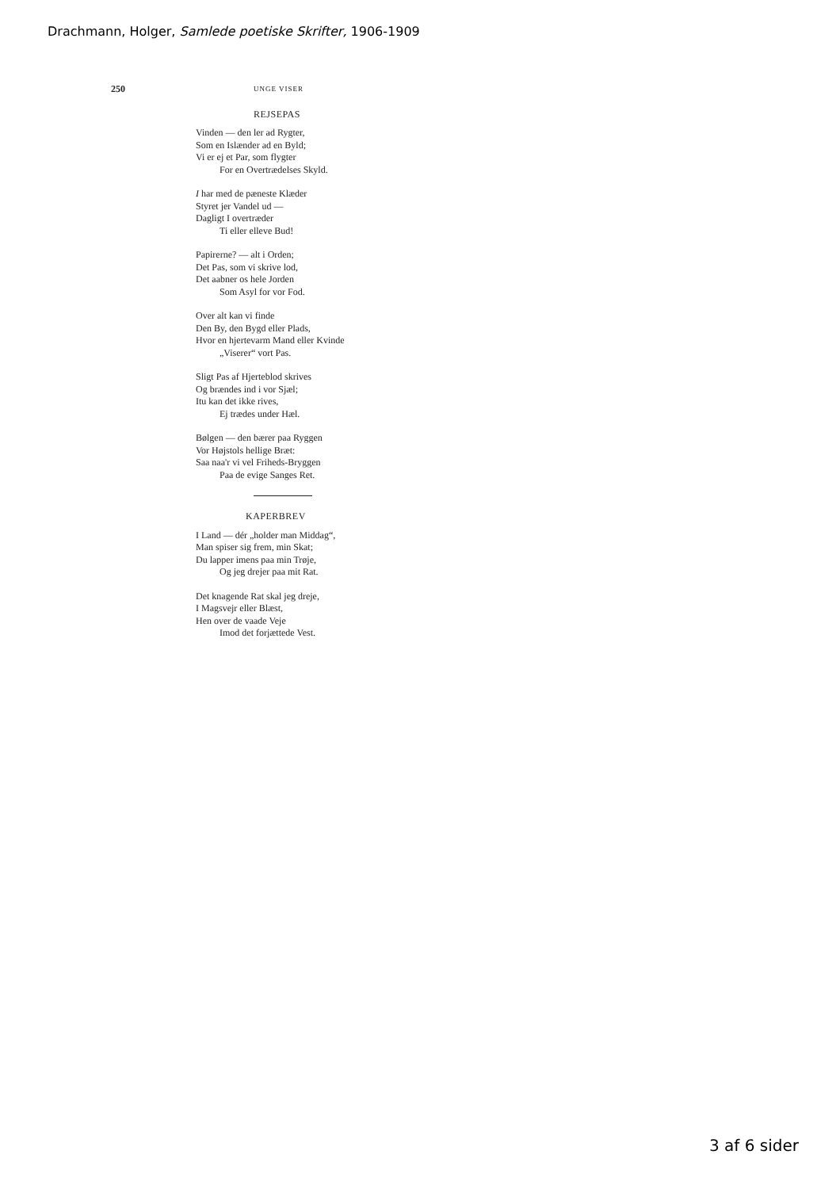Drachmann, Holger, Samlede poetiske Skrifter, 1906-1909
250 UNGE VISER
REJSEPAS
Vinden — den ler ad Rygter,
Som en Islænder ad en Byld;
Vi er ej et Par, som flygter
For en Overtrædelses Skyld.
I har med de pæneste Klæder
Styret jer Vandel ud —
Dagligt I overtræder
Ti eller elleve Bud!
Papirerne? — alt i Orden;
Det Pas, som vi skrive lod,
Det aabner os hele Jorden
Som Asyl for vor Fod.
Over alt kan vi finde
Den By, den Bygd eller Plads,
Hvor en hjertevarm Mand eller Kvinde
„Viserer“ vort Pas.
Sligt Pas af Hjerteblod skrives
Og brændes ind i vor Sjæl;
Itu kan det ikke rives,
Ej trædes under Hæl.
Bølgen — den bærer paa Ryggen
Vor Højstols hellige Bræt:
Saa naa'r vi vel Friheds-Bryggen
Paa de evige Sanges Ret.
KAPERBREV
I Land — dér „holder man Middag“,
Man spiser sig frem, min Skat;
Du lapper imens paa min Trøje,
Og jeg drejer paa mit Rat.
Det knagende Rat skal jeg dreje,
I Magsvejr eller Blæst,
Hen over de vaade Veje
Imod det forjættede Vest.
3 af 6 sider